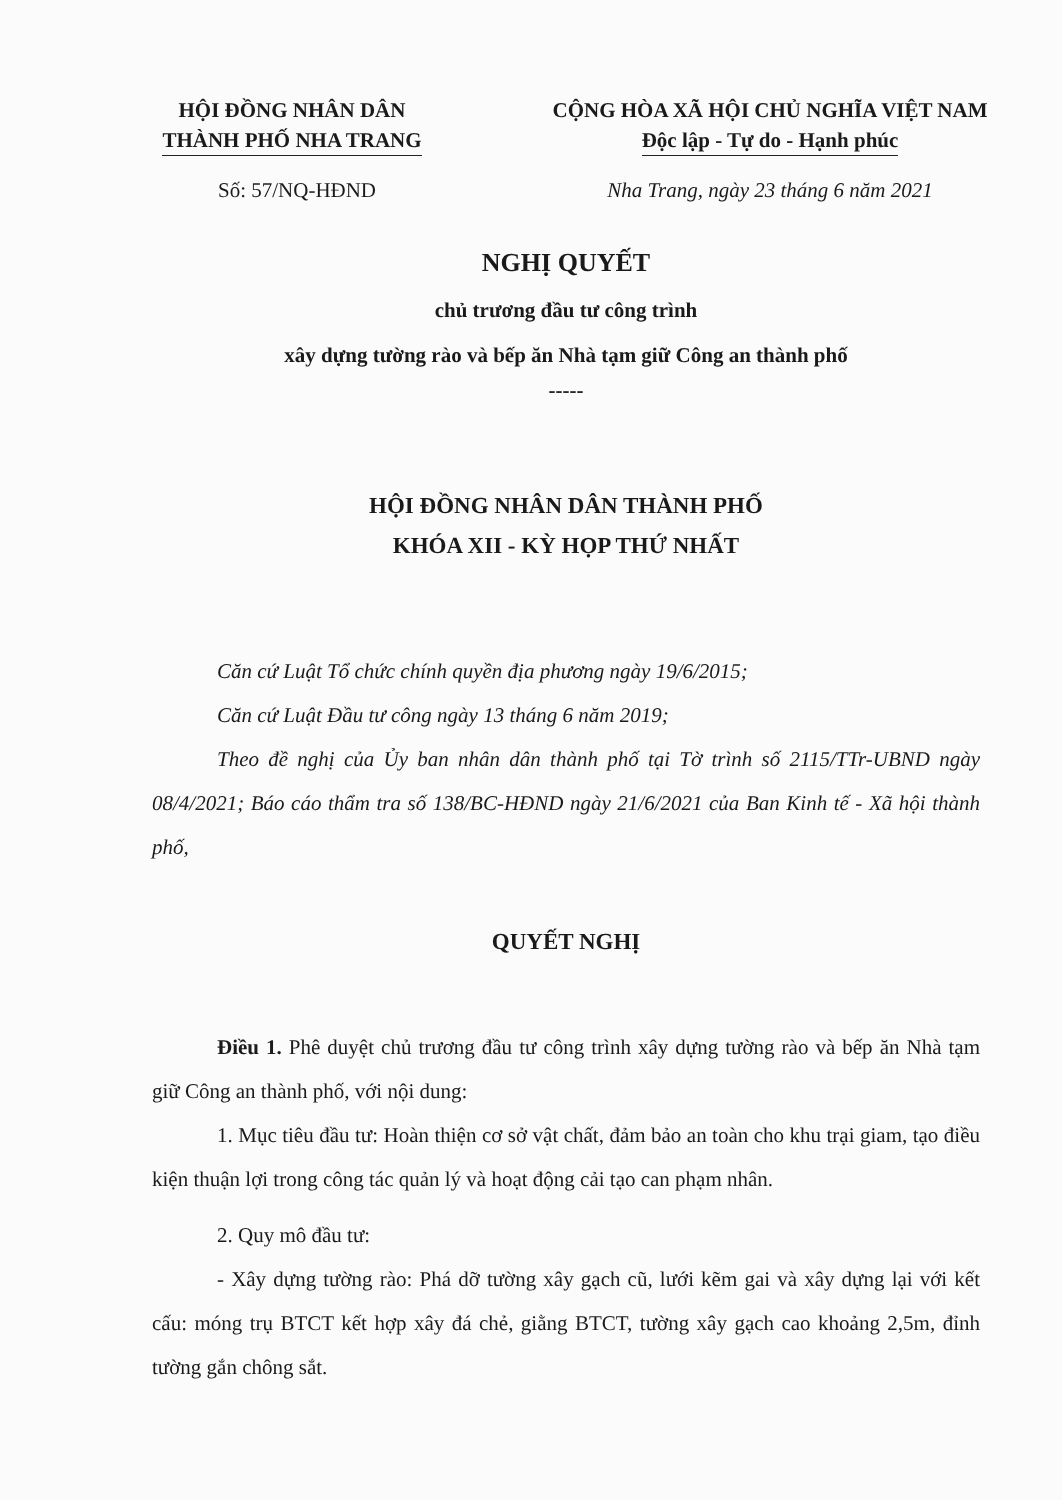HỘI ĐỒNG NHÂN DÂN
THÀNH PHỐ NHA TRANG
CỘNG HÒA XÃ HỘI CHỦ NGHĨA VIỆT NAM
Độc lập - Tự do - Hạnh phúc
Số: 57/NQ-HĐND Nha Trang, ngày 23 tháng 6 năm 2021
NGHỊ QUYẾT
chủ trương đầu tư công trình
xây dựng tường rào và bếp ăn Nhà tạm giữ Công an thành phố
-----
HỘI ĐỒNG NHÂN DÂN THÀNH PHỐ
KHÓA XII - KỲ HỌP THỨ NHẤT
Căn cứ Luật Tổ chức chính quyền địa phương ngày 19/6/2015;
Căn cứ Luật Đầu tư công ngày 13 tháng 6 năm 2019;
Theo đề nghị của Ủy ban nhân dân thành phố tại Tờ trình số 2115/TTr-UBND ngày 08/4/2021; Báo cáo thẩm tra số 138/BC-HĐND ngày 21/6/2021 của Ban Kinh tế - Xã hội thành phố,
QUYẾT NGHỊ
Điều 1. Phê duyệt chủ trương đầu tư công trình xây dựng tường rào và bếp ăn Nhà tạm giữ Công an thành phố, với nội dung:
1. Mục tiêu đầu tư: Hoàn thiện cơ sở vật chất, đảm bảo an toàn cho khu trại giam, tạo điều kiện thuận lợi trong công tác quản lý và hoạt động cải tạo can phạm nhân.
2. Quy mô đầu tư:
- Xây dựng tường rào: Phá dỡ tường xây gạch cũ, lưới kẽm gai và xây dựng lại với kết cấu: móng trụ BTCT kết hợp xây đá chẻ, giằng BTCT, tường xây gạch cao khoảng 2,5m, đỉnh tường gắn chông sắt.